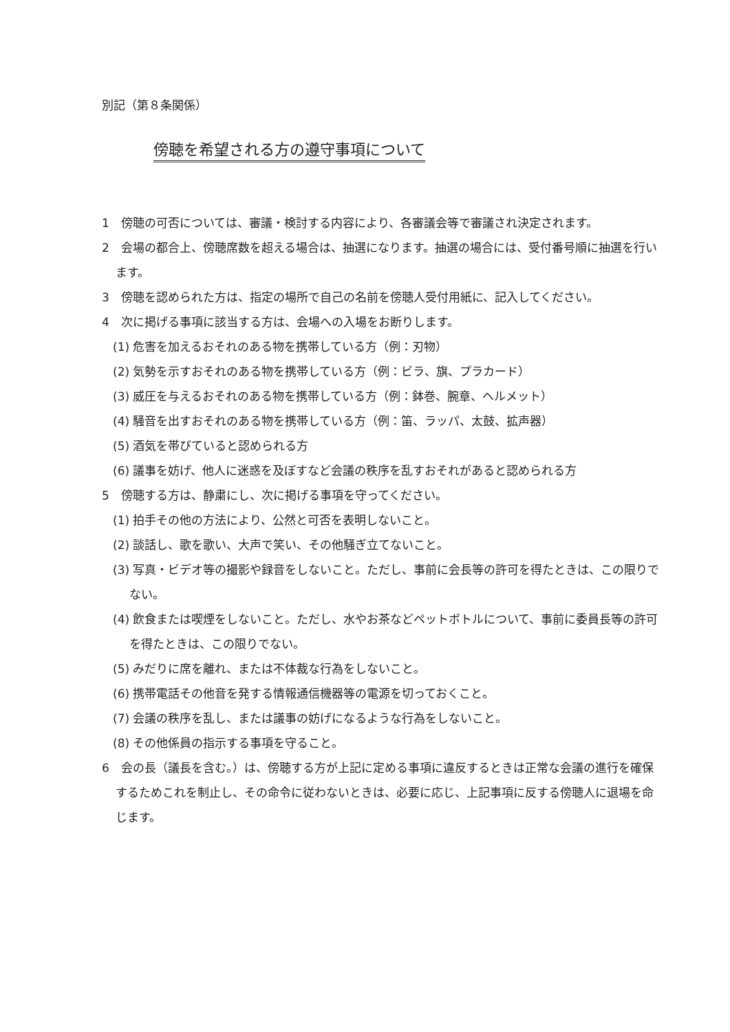別記（第８条関係）
傍聴を希望される方の遵守事項について
1　傍聴の可否については、審議・検討する内容により、各審議会等で審議され決定されます。
2　会場の都合上、傍聴席数を超える場合は、抽選になります。抽選の場合には、受付番号順に抽選を行います。
3　傍聴を認められた方は、指定の場所で自己の名前を傍聴人受付用紙に、記入してください。
4　次に掲げる事項に該当する方は、会場への入場をお断りします。
(1) 危害を加えるおそれのある物を携帯している方（例：刃物）
(2) 気勢を示すおそれのある物を携帯している方（例：ビラ、旗、プラカード）
(3) 威圧を与えるおそれのある物を携帯している方（例：鉢巻、腕章、ヘルメット）
(4) 騒音を出すおそれのある物を携帯している方（例：笛、ラッパ、太鼓、拡声器）
(5) 酒気を帯びていると認められる方
(6) 議事を妨げ、他人に迷惑を及ぼすなど会議の秩序を乱すおそれがあると認められる方
5　傍聴する方は、静粛にし、次に掲げる事項を守ってください。
(1) 拍手その他の方法により、公然と可否を表明しないこと。
(2) 談話し、歌を歌い、大声で笑い、その他騒ぎ立てないこと。
(3) 写真・ビデオ等の撮影や録音をしないこと。ただし、事前に会長等の許可を得たときは、この限りでない。
(4) 飲食または喫煙をしないこと。ただし、水やお茶などペットボトルについて、事前に委員長等の許可を得たときは、この限りでない。
(5) みだりに席を離れ、または不体裁な行為をしないこと。
(6) 携帯電話その他音を発する情報通信機器等の電源を切っておくこと。
(7) 会議の秩序を乱し、または議事の妨げになるような行為をしないこと。
(8) その他係員の指示する事項を守ること。
6　会の長（議長を含む。）は、傍聴する方が上記に定める事項に違反するときは正常な会議の進行を確保するためこれを制止し、その命令に従わないときは、必要に応じ、上記事項に反する傍聴人に退場を命じます。